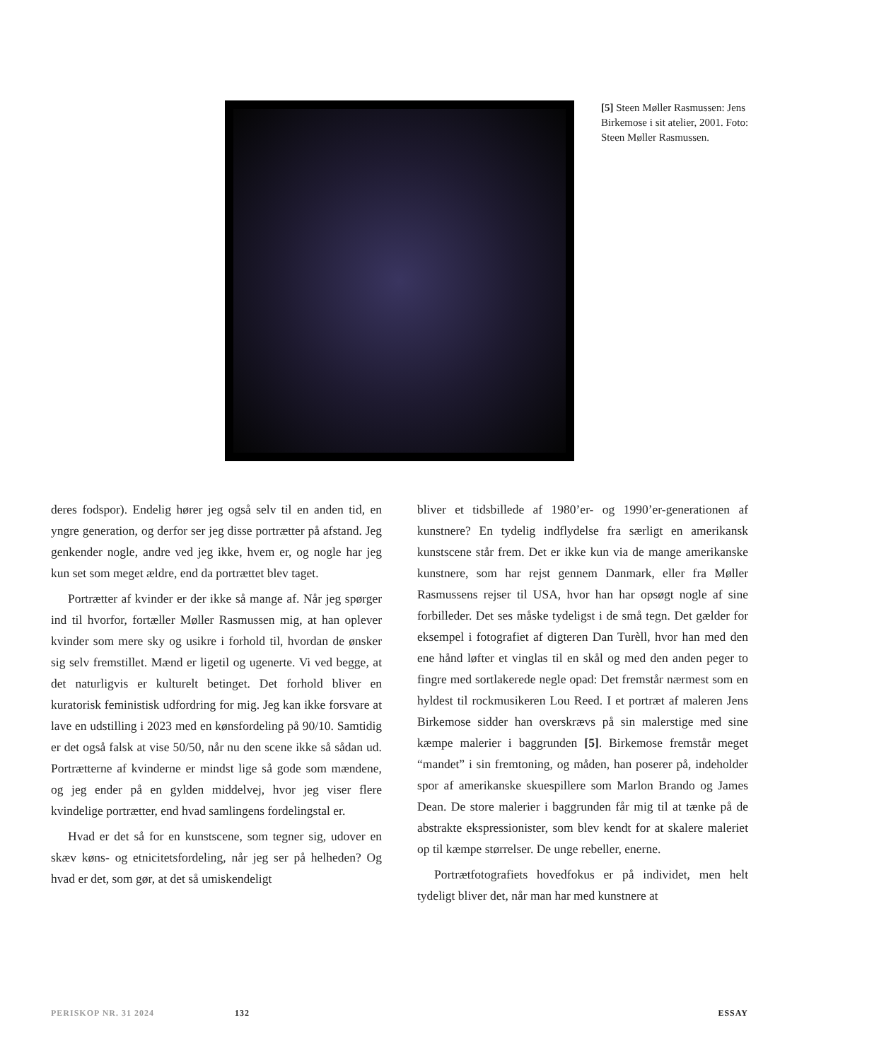[5] Steen Møller Rasmussen: Jens Birkemose i sit atelier, 2001. Foto: Steen Møller Rasmussen.
deres fodspor). Endelig hører jeg også selv til en anden tid, en yngre generation, og derfor ser jeg disse portrætter på afstand. Jeg genkender nogle, andre ved jeg ikke, hvem er, og nogle har jeg kun set som meget ældre, end da portrættet blev taget.
Portrætter af kvinder er der ikke så mange af. Når jeg spørger ind til hvorfor, fortæller Møller Rasmussen mig, at han oplever kvinder som mere sky og usikre i forhold til, hvordan de ønsker sig selv fremstillet. Mænd er ligetil og ugenerte. Vi ved begge, at det naturligvis er kulturelt betinget. Det forhold bliver en kuratorisk feministisk udfordring for mig. Jeg kan ikke forsvare at lave en udstilling i 2023 med en kønsfordeling på 90/10. Samtidig er det også falsk at vise 50/50, når nu den scene ikke så sådan ud. Portrætterne af kvinderne er mindst lige så gode som mændene, og jeg ender på en gylden middelvej, hvor jeg viser flere kvindelige portrætter, end hvad samlingens fordelingstal er.
Hvad er det så for en kunstscene, som tegner sig, udover en skæv køns- og etnicitetsfordeling, når jeg ser på helheden? Og hvad er det, som gør, at det så umiskendeligt
bliver et tidsbillede af 1980’er- og 1990’er-generationen af kunstnere? En tydelig indflydelse fra særligt en amerikansk kunstscene står frem. Det er ikke kun via de mange amerikanske kunstnere, som har rejst gennem Danmark, eller fra Møller Rasmussens rejser til USA, hvor han har opsøgt nogle af sine forbilleder. Det ses måske tydeligst i de små tegn. Det gælder for eksempel i fotografiet af digteren Dan Turèll, hvor han med den ene hånd løfter et vinglas til en skål og med den anden peger to fingre med sortlakerede negle opad: Det fremstår nærmest som en hyldest til rockmusikeren Lou Reed. I et portræt af maleren Jens Birkemose sidder han overskrævs på sin malerstige med sine kæmpe malerier i baggrunden [5]. Birkemose fremstår meget “mandet” i sin fremtoning, og måden, han poserer på, indeholder spor af amerikanske skuespillere som Marlon Brando og James Dean. De store malerier i baggrunden får mig til at tænke på de abstrakte ekspressionister, som blev kendt for at skalere maleriet op til kæmpe størrelser. De unge rebeller, enerne.
Portrætfotografiets hovedfokus er på individet, men helt tydeligt bliver det, når man har med kunstnere at
PERISKOP NR. 31 2024 132 ESSAY